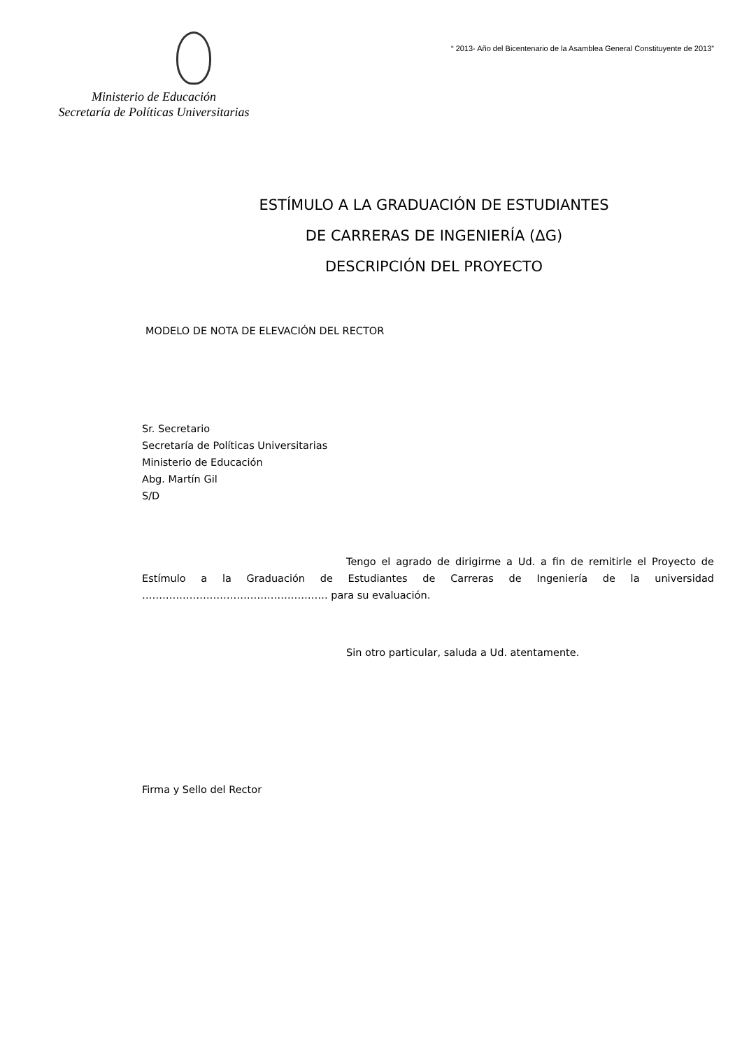Ministerio de Educación
Secretaría de Políticas Universitarias
“ 2013- Año del Bicentenario de la Asamblea General Constituyente de 2013”
ESTÍMULO A LA GRADUACIÓN DE ESTUDIANTES
DE CARRERAS DE INGENIERÍA (ΔG)
DESCRIPCIÓN DEL PROYECTO
MODELO DE NOTA DE ELEVACIÓN DEL RECTOR
Sr. Secretario
Secretaría de Políticas Universitarias
Ministerio de Educación
Abg. Martín Gil
S/D
Tengo el agrado de dirigirme a Ud. a fin de remitirle el Proyecto de Estímulo a la Graduación de Estudiantes de Carreras de Ingeniería de la universidad ………………………………………………. para su evaluación.
Sin otro particular, saluda a Ud. atentamente.
Firma y Sello del Rector